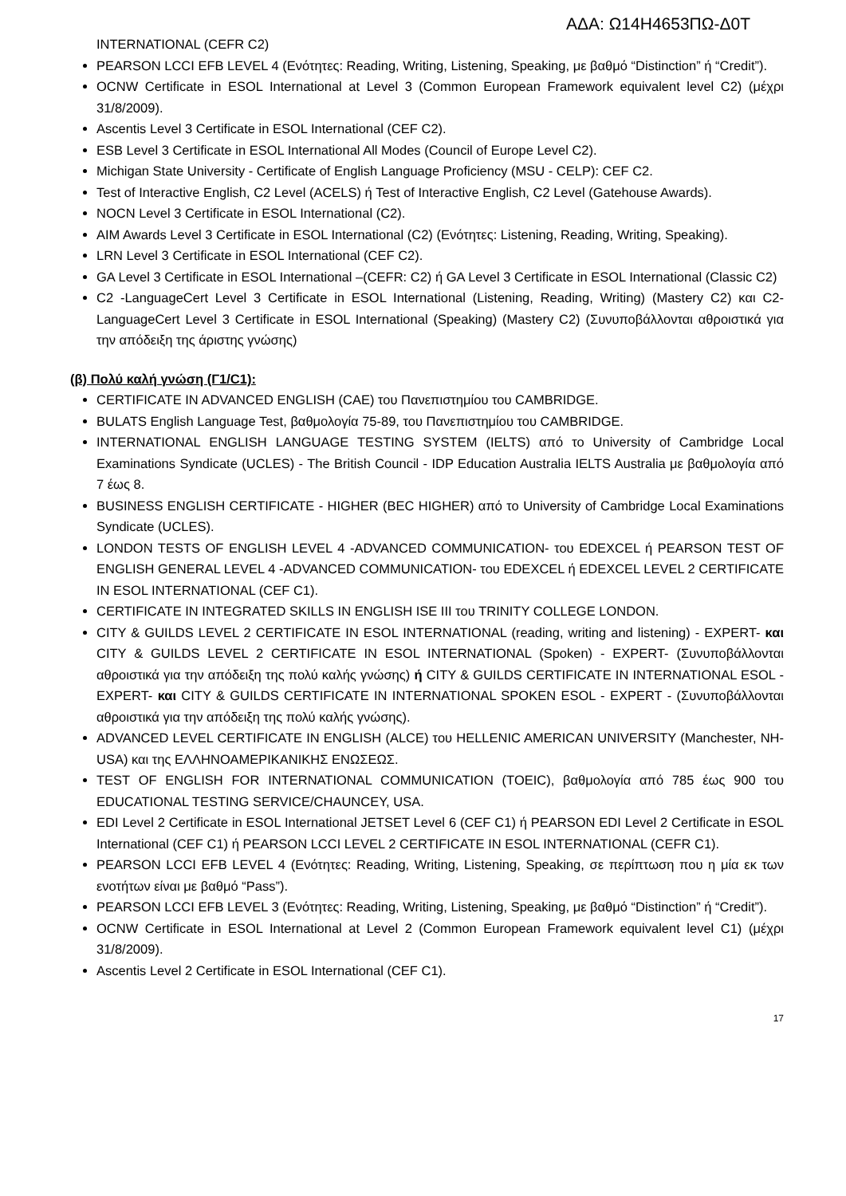ΑΔΑ: Ω14Η4653ΠΩ-Δ0Τ
INTERNATIONAL (CEFR C2)
PEARSON LCCI EFB LEVEL 4 (Ενότητες: Reading, Writing, Listening, Speaking, με βαθμό “Distinction” ή “Credit”).
OCNW Certificate in ESOL International at Level 3 (Common European Framework equivalent level C2) (μέχρι 31/8/2009).
Ascentis Level 3 Certificate in ESOL International (CEF C2).
ESB Level 3 Certificate in ESOL International All Modes (Council of Europe Level C2).
Michigan State University - Certificate of English Language Proficiency (MSU - CELP): CEF C2.
Test of Interactive English, C2 Level (ACELS) ή Test of Interactive English, C2 Level (Gatehouse Awards).
NOCN Level 3 Certificate in ESOL International (C2).
AIM Awards Level 3 Certificate in ESOL International (C2) (Ενότητες: Listening, Reading, Writing, Speaking).
LRN Level 3 Certificate in ESOL International (CEF C2).
GA Level 3 Certificate in ESOL International –(CEFR: C2) ή GA Level 3 Certificate in ESOL International (Classic C2)
C2 -LanguageCert Level 3 Certificate in ESOL International (Listening, Reading, Writing) (Mastery C2) και C2- LanguageCert Level 3 Certificate in ESOL International (Speaking) (Mastery C2) (Συνυποβάλλονται αθροιστικά για την απόδειξη της άριστης γνώσης)
(β) Πολύ καλή γνώση (Γ1/C1):
CERTIFICATE IN ADVANCED ENGLISH (CAE) του Πανεπιστημίου του CAMBRIDGE.
BULATS English Language Test, βαθμολογία 75-89, του Πανεπιστημίου του CAMBRIDGE.
INTERNATIONAL ENGLISH LANGUAGE TESTING SYSTEM (IELTS) από το University of Cambridge Local Examinations Syndicate (UCLES) - The British Council - IDP Education Australia IELTS Australia με βαθμολογία από 7 έως 8.
BUSINESS ENGLISH CERTIFICATE - HIGHER (BEC HIGHER) από το University of Cambridge Local Examinations Syndicate (UCLES).
LONDON TESTS OF ENGLISH LEVEL 4 -ADVANCED COMMUNICATION- του EDEXCEL ή PEARSON TEST OF ENGLISH GENERAL LEVEL 4 -ADVANCED COMMUNICATION- του EDEXCEL ή EDEXCEL LEVEL 2 CERTIFICATE IN ESOL INTERNATIONAL (CEF C1).
CERTIFICATE IN INTEGRATED SKILLS IN ENGLISH ISE III του TRINITY COLLEGE LONDON.
CITY & GUILDS LEVEL 2 CERTIFICATE IN ESOL INTERNATIONAL (reading, writing and listening) - EXPERT- και CITY & GUILDS LEVEL 2 CERTIFICATE IN ESOL INTERNATIONAL (Spoken) - EXPERT- (Συνυποβάλλονται αθροιστικά για την απόδειξη της πολύ καλής γνώσης) ή CITY & GUILDS CERTIFICATE IN INTERNATIONAL ESOL -EXPERT- και CITY & GUILDS CERTIFICATE IN INTERNATIONAL SPOKEN ESOL - EXPERT - (Συνυποβάλλονται αθροιστικά για την απόδειξη της πολύ καλής γνώσης).
ADVANCED LEVEL CERTIFICATE IN ENGLISH (ALCE) του HELLENIC AMERICAN UNIVERSITY (Manchester, NH- USA) και της ΕΛΛΗΝΟΑΜΕΡΙΚΑΝΙΚΗΣ ΕΝΩΣΕΩΣ.
TEST OF ENGLISH FOR INTERNATIONAL COMMUNICATION (TOEIC), βαθμολογία από 785 έως 900 του EDUCATIONAL TESTING SERVICE/CHAUNCEY, USA.
EDI Level 2 Certificate in ESOL International JETSET Level 6 (CEF C1) ή PEARSON EDI Level 2 Certificate in ESOL International (CEF C1) ή PEARSON LCCI LEVEL 2 CERTIFICATE IN ESOL INTERNATIONAL (CEFR C1).
PEARSON LCCI EFB LEVEL 4 (Ενότητες: Reading, Writing, Listening, Speaking, σε περίπτωση που η μία εκ των ενοτήτων είναι με βαθμό “Pass”).
PEARSON LCCI EFB LEVEL 3 (Ενότητες: Reading, Writing, Listening, Speaking, με βαθμό “Distinction” ή “Credit”).
OCNW Certificate in ESOL International at Level 2 (Common European Framework equivalent level C1) (μέχρι 31/8/2009).
Ascentis Level 2 Certificate in ESOL International (CEF C1).
17